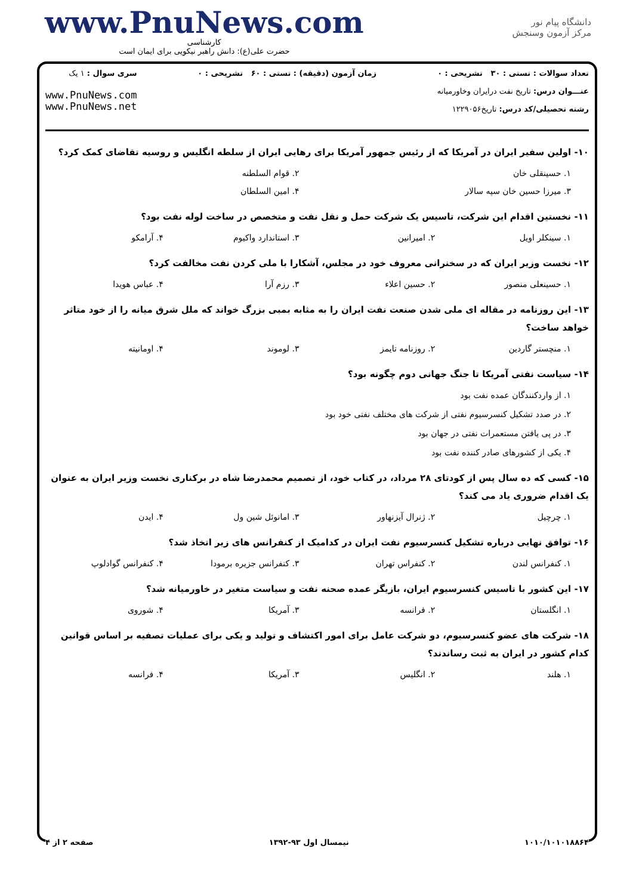www.PnuNews.com
کارشناسی
حضرت علی(ع): دانش راهبر نیکویی برای ایمان است
دانشگاه پیام نور
مرکز آزمون وسنجش
تعداد سوالات : تستی : ۳۰ تشریحی : ۰
عنـــوان درس: تاریخ نفت درایران وخاورمیانه
رشته تحصیلی/کد درس: تاریخ۱۲۲۹۰۵۶
زمان آزمون (دقیقه) : تستی : ۶۰ تشریحی : ۰
سری سوال : ۱ یک
www.PnuNews.com
www.PnuNews.net
۱۰- اولین سفیر ایران در آمریکا که از رئیس جمهور آمریکا برای رهایی ایران از سلطه انگلیس و روسیه تقاضای کمک کرد؟
۱. حسینقلی خان ۲. قوام السلطنه
۳. میرزا حسین خان سپه سالار ۴. امین السلطان
۱۱- نخستین اقدام این شرکت، تاسیس یک شرکت حمل و نقل نفت و متخصص در ساخت لوله نفت بود؟
۱. سینکلر اویل ۲. امیرانین ۳. استاندارد واکیوم ۴. آرامکو
۱۲- نخست وزیر ایران که در سخنرانی معروف خود در مجلس، آشکارا با ملی کردن نفت مخالفت کرد؟
۱. حسینعلی منصور ۲. حسین اعلاء ۳. رزم آرا ۴. عباس هویدا
۱۳- این روزنامه در مقاله ای ملی شدن صنعت نفت ایران را به مثابه بمبی بزرگ خواند که ملل شرق میانه را از خود متاثر خواهد ساخت؟
۱. منچستر گاردین ۲. روزنامه تایمز ۳. لوموند ۴. اومانیته
۱۴- سیاست نفتی آمریکا تا جنگ جهانی دوم چگونه بود؟
۱. از واردکنندگان عمده نفت بود
۲. در صدد تشکیل کنسرسیوم نفتی از شرکت های مختلف نفتی خود بود
۳. در پی یافتن مستعمرات نفتی در جهان بود
۴. یکی از کشورهای صادر کننده نفت بود
۱۵- کسی که ده سال پس از کودتای ۲۸ مرداد، در کتاب خود، از تصمیم محمدرضا شاه در برکناری نخست وزیر ایران به عنوان یک اقدام ضروری یاد می کند؟
۱. چرچیل ۲. ژنرال آیزنهاور ۳. امانوئل شین ول ۴. ایدن
۱۶- توافق نهایی درباره تشکیل کنسرسیوم نفت ایران در کدامیک از کنفرانس های زیر اتخاذ شد؟
۱. کنفرانس لندن ۲. کنفراس تهران ۳. کنفرانس جزیره برمودا ۴. کنفرانس گوادلوپ
۱۷- این کشور با تاسیس کنسرسیوم ایران، بازیگر عمده صحنه نفت و سیاست متغیر در خاورمیانه شد؟
۱. انگلستان ۲. فرانسه ۳. آمریکا ۴. شوروی
۱۸- شرکت های عضو کنسرسیوم، دو شرکت عامل برای امور اکتشاف و تولید و یکی برای عملیات تصفیه بر اساس قوانین کدام کشور در ایران به ثبت رساندند؟
۱. هلند ۲. انگلیس ۳. آمریکا ۴. فرانسه
۱۰۱۰/۱۰۱۰۱۸۸۶۴ نیمسال اول ۹۳-۱۳۹۲ صفحه ۲ از ۴